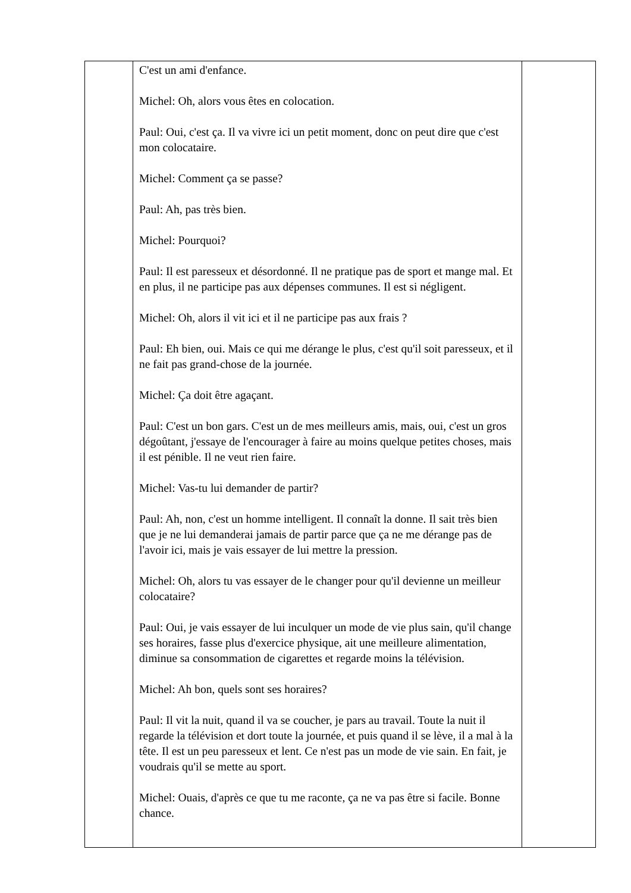| | C'est un ami d'enfance. Michel: Oh, alors vous êtes en colocation. Paul: Oui, c'est ça. Il va vivre ici un petit moment, donc on peut dire que c'est mon colocataire. Michel: Comment ça se passe? Paul: Ah, pas très bien. Michel: Pourquoi? Paul: Il est paresseux et désordonné. Il ne pratique pas de sport et mange mal. Et en plus, il ne participe pas aux dépenses communes. Il est si négligent. Michel: Oh, alors il vit ici et il ne participe pas aux frais ? Paul: Eh bien, oui. Mais ce qui me dérange le plus, c'est qu'il soit paresseux, et il ne fait pas grand-chose de la journée. Michel: Ça doit être agaçant. Paul: C'est un bon gars. C'est un de mes meilleurs amis, mais, oui, c'est un gros dégoûtant, j'essaye de l'encourager à faire au moins quelque petites choses, mais il est pénible. Il ne veut rien faire. Michel: Vas-tu lui demander de partir? Paul: Ah, non, c'est un homme intelligent. Il connaît la donne. Il sait très bien que je ne lui demanderai jamais de partir parce que ça ne me dérange pas de l'avoir ici, mais je vais essayer de lui mettre la pression. Michel: Oh, alors tu vas essayer de le changer pour qu'il devienne un meilleur colocataire? Paul: Oui, je vais essayer de lui inculquer un mode de vie plus sain, qu'il change ses horaires, fasse plus d'exercice physique, ait une meilleure alimentation, diminue sa consommation de cigarettes et regarde moins la télévision. Michel: Ah bon, quels sont ses horaires? Paul: Il vit la nuit, quand il va se coucher, je pars au travail. Toute la nuit il regarde la télévision et dort toute la journée, et puis quand il se lève, il a mal à la tête. Il est un peu paresseux et lent. Ce n'est pas un mode de vie sain. En fait, je voudrais qu'il se mette au sport. Michel: Ouais, d'après ce que tu me raconte, ça ne va pas être si facile. Bonne chance. | |